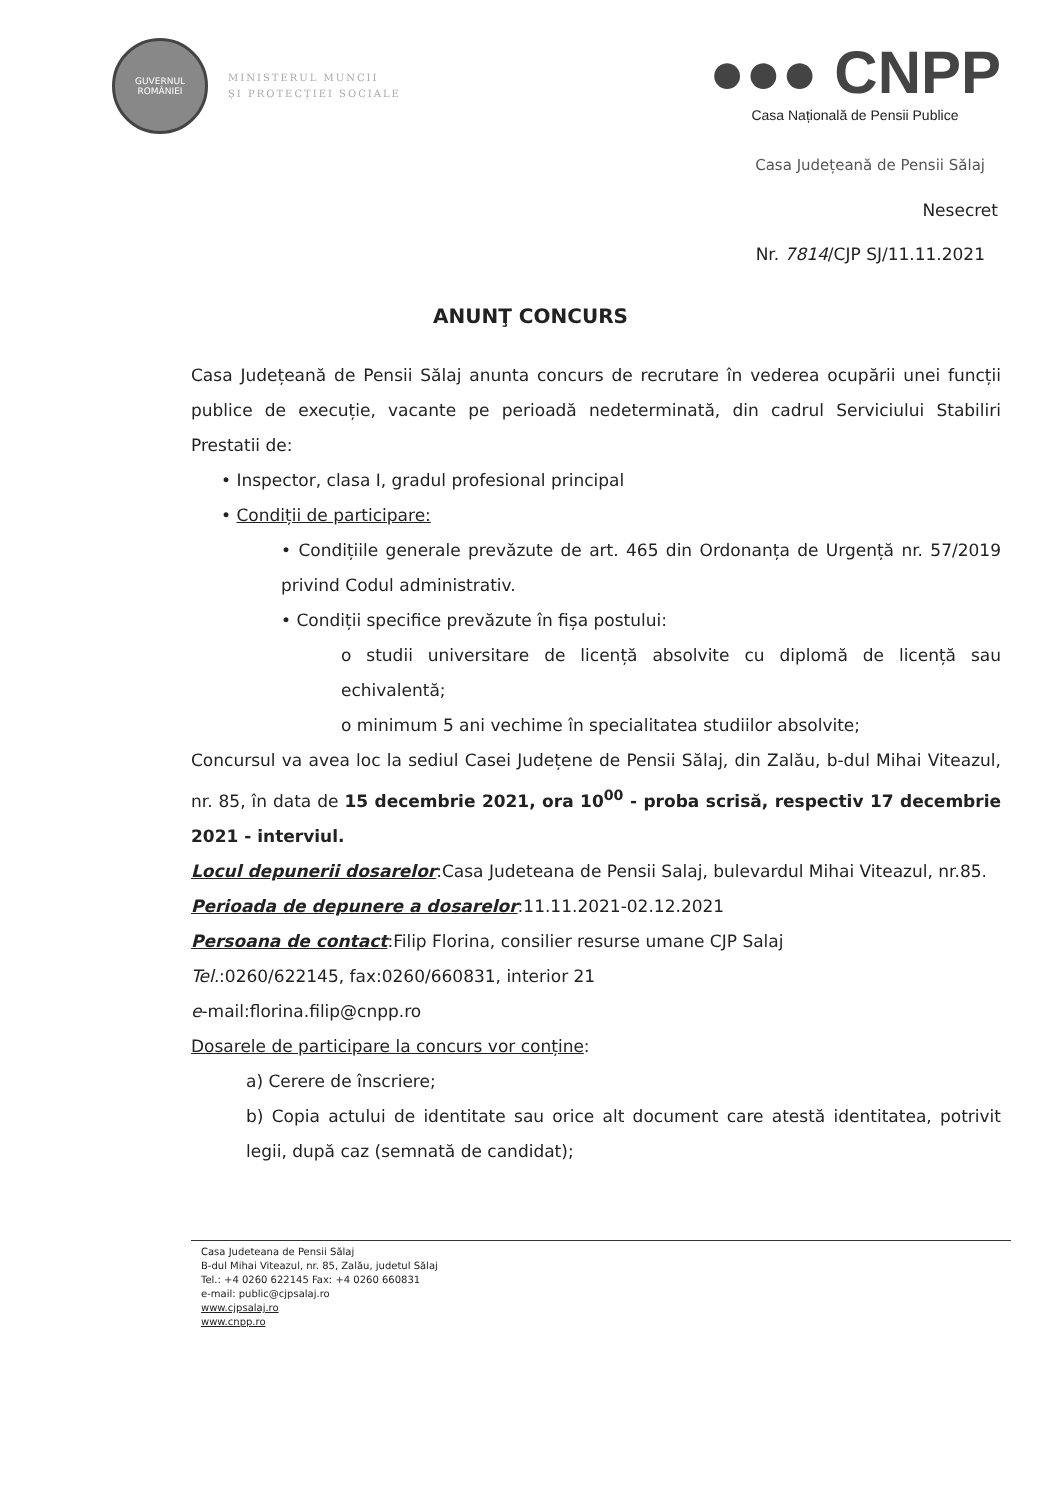GUVERNUL ROMÂNIEI
MINISTERUL MUNCII
ȘI PROTECȚIEI SOCIALE
●●● CNPP
Casa Națională de Pensii Publice
Casa Județeană de Pensii Sălaj
Nesecret
Nr. 7814/CJP SJ/11.11.2021
ANUNŢ CONCURS
Casa Județeană de Pensii Sălaj anunta concurs de recrutare în vederea ocupării unei funcții publice de execuție, vacante pe perioadă nedeterminată, din cadrul Serviciului Stabiliri Prestatii de:
• Inspector, clasa I, gradul profesional principal
• Condiții de participare:
• Condițiile generale prevăzute de art. 465 din Ordonanța de Urgență nr. 57/2019 privind Codul administrativ.
• Condiții specifice prevăzute în fișa postului:
o studii universitare de licență absolvite cu diplomă de licență sau echivalentă;
o minimum 5 ani vechime în specialitatea studiilor absolvite;
Concursul va avea loc la sediul Casei Județene de Pensii Sălaj, din Zalău, b-dul Mihai Viteazul, nr. 85, în data de 15 decembrie 2021, ora 10<sup>00</sup> - proba scrisă, respectiv 17 decembrie 2021 - interviul.
Locul depunerii dosarelor:Casa Judeteana de Pensii Salaj, bulevardul Mihai Viteazul, nr.85.
Perioada de depunere a dosarelor:11.11.2021-02.12.2021
Persoana de contact:Filip Florina, consilier resurse umane CJP Salaj
Tel.:0260/622145, fax:0260/660831, interior 21
e-mail:florina.filip@cnpp.ro
Dosarele de participare la concurs vor conține:
a) Cerere de înscriere;
b) Copia actului de identitate sau orice alt document care atestă identitatea, potrivit legii, după caz (semnată de candidat);
Casa Judeteana de Pensii Sălaj
B-dul Mihai Viteazul, nr. 85, Zalău, judetul Sălaj
Tel.: +4 0260 622145 Fax: +4 0260 660831
e-mail: public@cjpsalaj.ro
www.cjpsalaj.ro
www.cnpp.ro